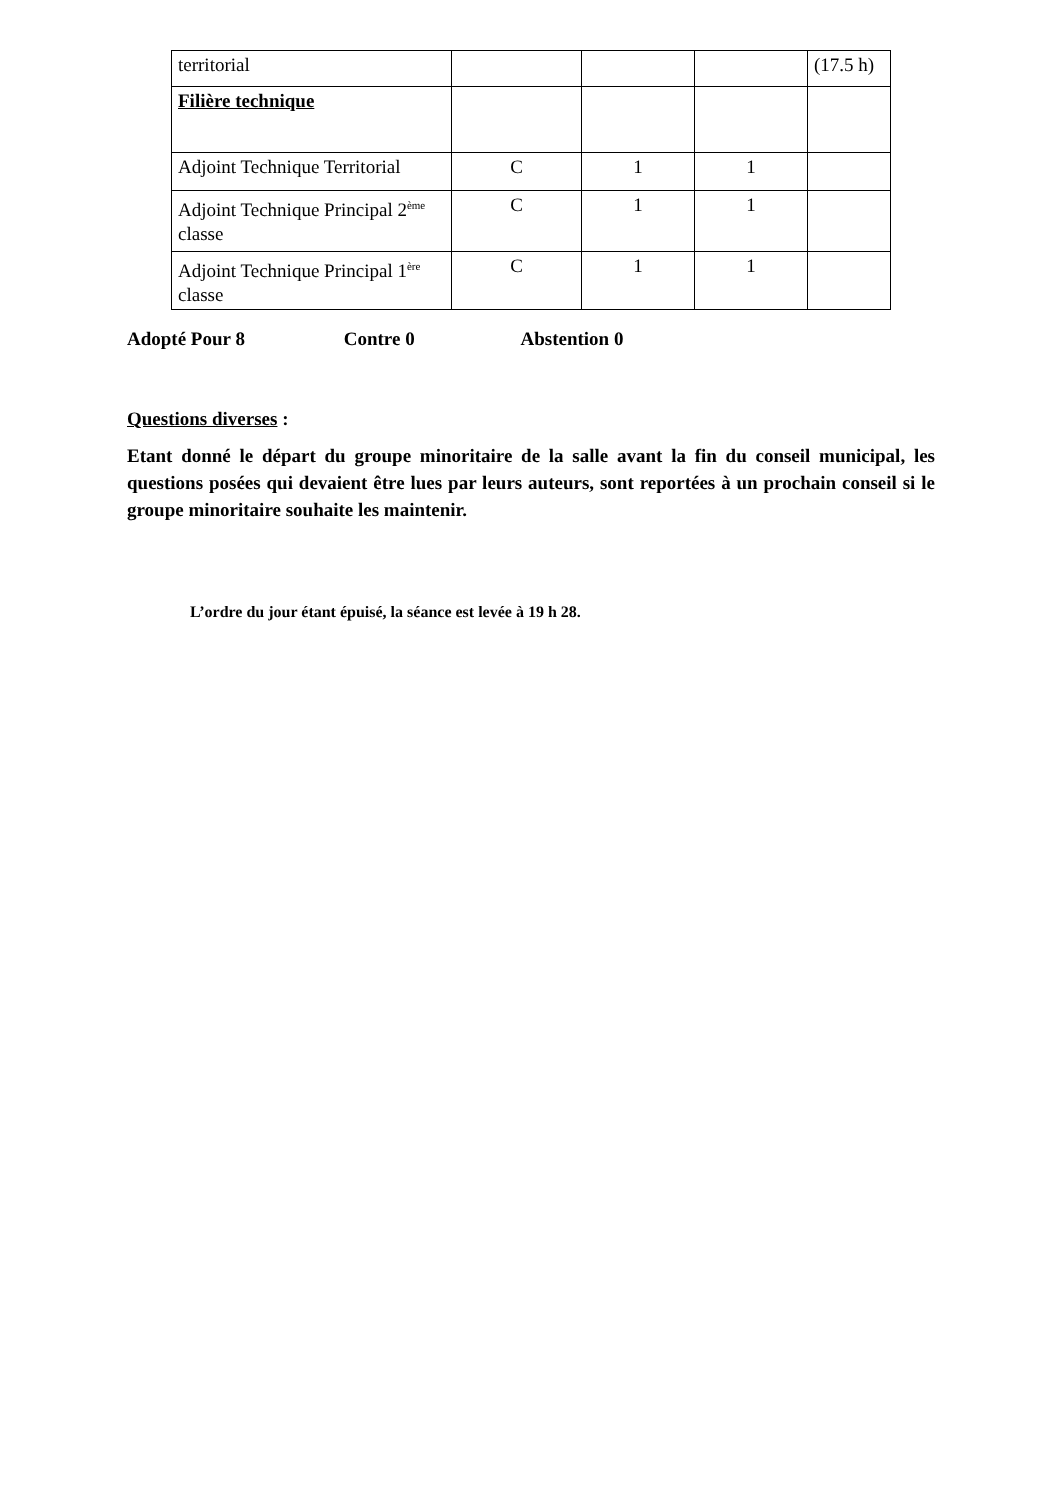| territorial | | | | (17.5 h) |
| Filière technique | | | | |
| Adjoint Technique Territorial | C | 1 | 1 | |
| Adjoint Technique Principal 2<sup>ème</sup> classe | C | 1 | 1 | |
| Adjoint Technique Principal 1<sup>ère</sup> classe | C | 1 | 1 | |
Adopté Pour 8 Contre 0 Abstention 0
Questions diverses :
Etant donné le départ du groupe minoritaire de la salle avant la fin du conseil municipal, les questions posées qui devaient être lues par leurs auteurs, sont reportées à un prochain conseil si le groupe minoritaire souhaite les maintenir.
L’ordre du jour étant épuisé, la séance est levée à 19 h 28.